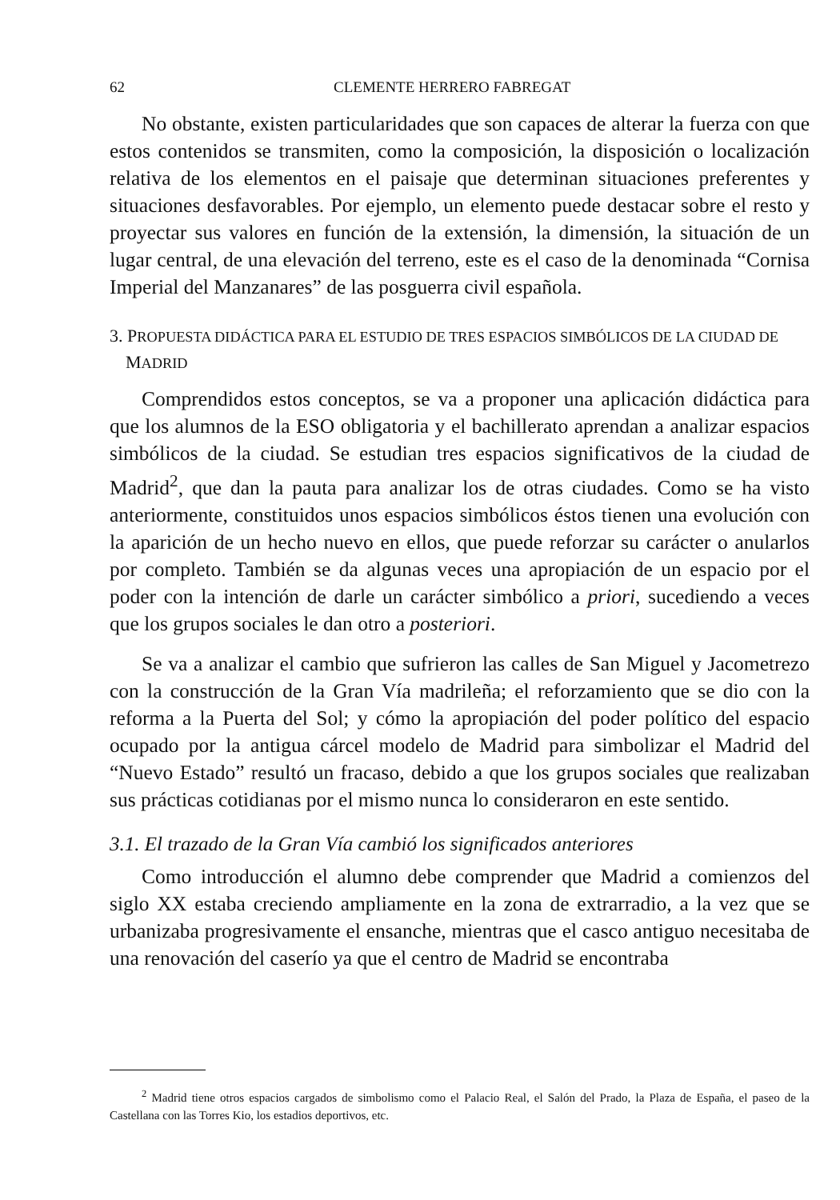62 CLEMENTE HERRERO FABREGAT
No obstante, existen particularidades que son capaces de alterar la fuerza con que estos contenidos se transmiten, como la composición, la disposición o localización relativa de los elementos en el paisaje que determinan situaciones preferentes y situaciones desfavorables. Por ejemplo, un elemento puede destacar sobre el resto y proyectar sus valores en función de la extensión, la dimensión, la situación de un lugar central, de una elevación del terreno, este es el caso de la denominada “Cornisa Imperial del Manzanares” de las posguerra civil española.
3. PROPUESTA DIDÁCTICA PARA EL ESTUDIO DE TRES ESPACIOS SIMBÓLICOS DE LA CIUDAD DE MADRID
Comprendidos estos conceptos, se va a proponer una aplicación didáctica para que los alumnos de la ESO obligatoria y el bachillerato aprendan a analizar espacios simbólicos de la ciudad. Se estudian tres espacios significativos de la ciudad de Madrid<sup>2</sup>, que dan la pauta para analizar los de otras ciudades. Como se ha visto anteriormente, constituidos unos espacios simbólicos éstos tienen una evolución con la aparición de un hecho nuevo en ellos, que puede reforzar su carácter o anularlos por completo. También se da algunas veces una apropiación de un espacio por el poder con la intención de darle un carácter simbólico a priori, sucediendo a veces que los grupos sociales le dan otro a posteriori.
Se va a analizar el cambio que sufrieron las calles de San Miguel y Jacometrezo con la construcción de la Gran Vía madrileña; el reforzamiento que se dio con la reforma a la Puerta del Sol; y cómo la apropiación del poder político del espacio ocupado por la antigua cárcel modelo de Madrid para simbolizar el Madrid del “Nuevo Estado” resultó un fracaso, debido a que los grupos sociales que realizaban sus prácticas cotidianas por el mismo nunca lo consideraron en este sentido.
3.1. El trazado de la Gran Vía cambió los significados anteriores
Como introducción el alumno debe comprender que Madrid a comienzos del siglo XX estaba creciendo ampliamente en la zona de extrarradio, a la vez que se urbanizaba progresivamente el ensanche, mientras que el casco antiguo necesitaba de una renovación del caserío ya que el centro de Madrid se encontraba
<sup>2</sup> Madrid tiene otros espacios cargados de simbolismo como el Palacio Real, el Salón del Prado, la Plaza de España, el paseo de la Castellana con las Torres Kio, los estadios deportivos, etc.